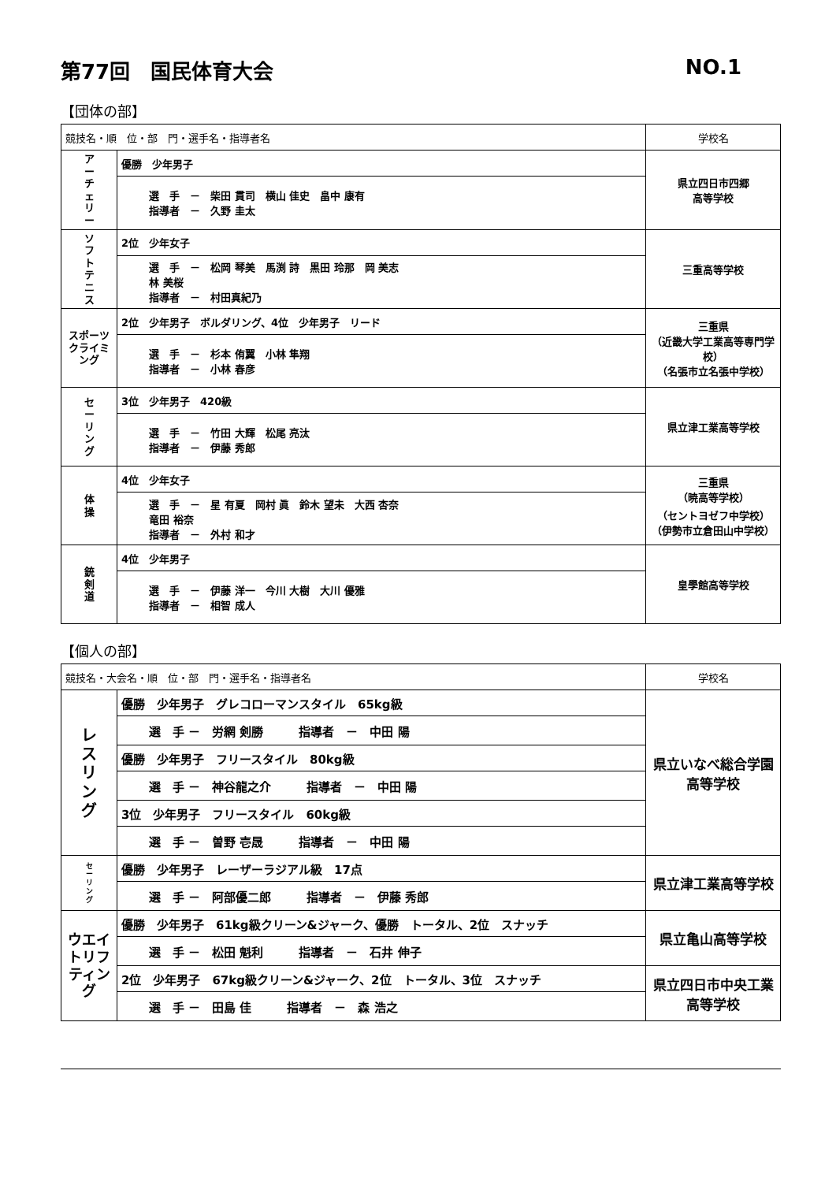第77回　国民体育大会 NO.1
【団体の部】
| 競技名・順 位・部 門・選手名・指導者名 | | 学校名 |
| --- | --- | --- |
| ア ー チ ェ リ ー | 優勝 少年男子 | 県立四日市四郷 高等学校 |
| | 選 手 － 柴田 貫司 横山 佳史 畠中 康有 指導者 － 久野 圭太 | |
| ソ フ ト テ ニ ス | 2位 少年女子 | 三重高等学校 |
| | 選 手 － 松岡 琴美 馬渕 詩 黒田 玲那 岡 美志 林 美桜 指導者 － 村田真紀乃 | |
| スポーツクライミング | 2位 少年男子 ボルダリング、4位 少年男子 リード | 三重県 （近畿大学工業高等専門学校） （名張市立名張中学校） |
| | 選 手 － 杉本 侑翼 小林 隼翔 指導者 － 小林 春彦 | |
| セ ー リ ン グ | 3位 少年男子 420級 | 県立津工業高等学校 |
| | 選 手 － 竹田 大輝 松尾 亮汰 指導者 － 伊藤 秀郎 | |
| 体 操 | 4位 少年女子 | 三重県 （暁高等学校） （セントヨゼフ中学校） （伊勢市立倉田山中学校） |
| | 選 手 － 星 有夏 岡村 眞 鈴木 望未 大西 杏奈 竜田 裕奈 指導者 － 外村 和才 | |
| 銃 剣 道 | 4位 少年男子 | 皇學館高等学校 |
| | 選 手 － 伊藤 洋一 今川 大樹 大川 優雅 指導者 － 相智 成人 | |
【個人の部】
| 競技名・大会名・順 位・部 門・選手名・指導者名 | | 学校名 |
| --- | --- | --- |
| レ ス リ ン グ | 優勝 少年男子 グレコローマンスタイル 65kg級 | 県立いなべ総合学園 高等学校 |
| | 選 手 － 労網 剣勝 指導者 － 中田 陽 | |
| | 優勝 少年男子 フリースタイル 80kg級 | |
| | 選 手 － 神谷龍之介 指導者 － 中田 陽 | |
| | 3位 少年男子 フリースタイル 60kg級 | |
| | 選 手 － 曽野 壱晟 指導者 － 中田 陽 | |
| セ ー リ ン グ | 優勝 少年男子 レーザーラジアル級 17点 | 県立津工業高等学校 |
| | 選 手 － 阿部優二郎 指導者 － 伊藤 秀郎 | |
| ウエイトリフティング | 優勝 少年男子 61kg級クリーン&ジャーク、優勝 トータル、2位 スナッチ | 県立亀山高等学校 |
| | 選 手 － 松田 魁利 指導者 － 石井 伸子 | |
| | 2位 少年男子 67kg級クリーン&ジャーク、2位 トータル、3位 スナッチ | 県立四日市中央工業 高等学校 |
| | 選 手 － 田島 佳 指導者 － 森 浩之 | |